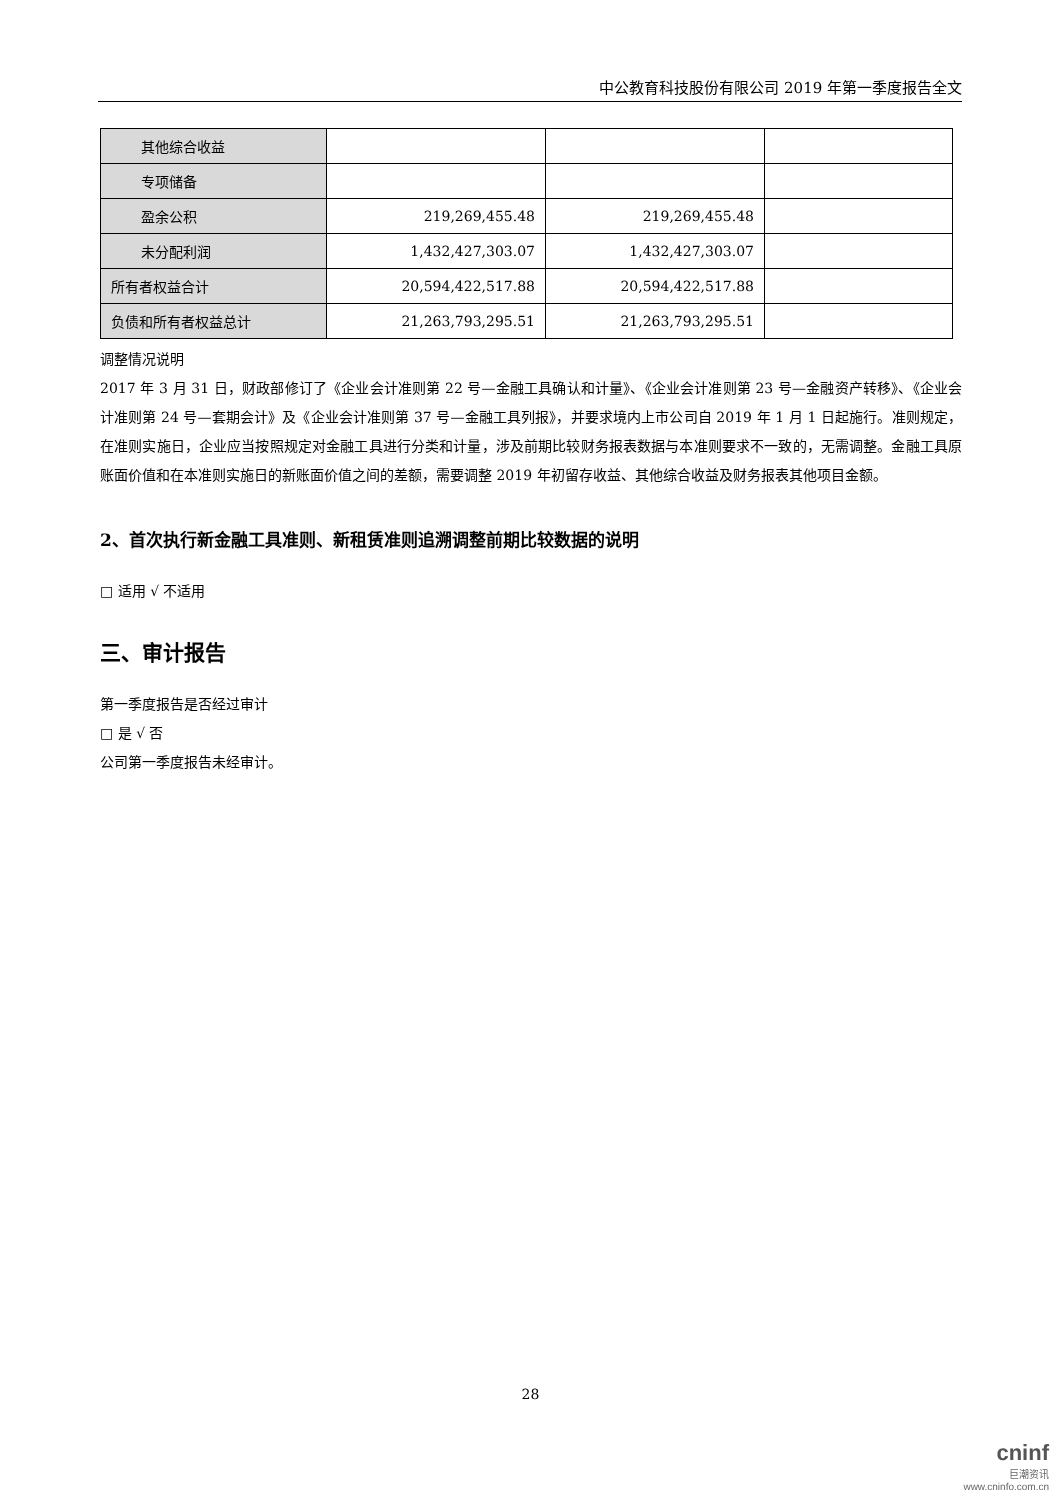中公教育科技股份有限公司 2019 年第一季度报告全文
| 其他综合收益 | | | |
| 专项储备 | | | |
| 盈余公积 | 219,269,455.48 | 219,269,455.48 | |
| 未分配利润 | 1,432,427,303.07 | 1,432,427,303.07 | |
| 所有者权益合计 | 20,594,422,517.88 | 20,594,422,517.88 | |
| 负债和所有者权益总计 | 21,263,793,295.51 | 21,263,793,295.51 | |
调整情况说明
2017 年 3 月 31 日，财政部修订了《企业会计准则第 22 号—金融工具确认和计量》、《企业会计准则第 23 号—金融资产转移》、《企业会计准则第 24 号—套期会计》及《企业会计准则第 37 号—金融工具列报》，并要求境内上市公司自 2019 年 1 月 1 日起施行。准则规定，在准则实施日，企业应当按照规定对金融工具进行分类和计量，涉及前期比较财务报表数据与本准则要求不一致的，无需调整。金融工具原账面价值和在本准则实施日的新账面价值之间的差额，需要调整 2019 年初留存收益、其他综合收益及财务报表其他项目金额。
2、首次执行新金融工具准则、新租赁准则追溯调整前期比较数据的说明
□ 适用 √ 不适用
三、审计报告
第一季度报告是否经过审计
□ 是 √ 否
公司第一季度报告未经审计。
28
cninf
巨潮资讯
www.cninfo.com.cn